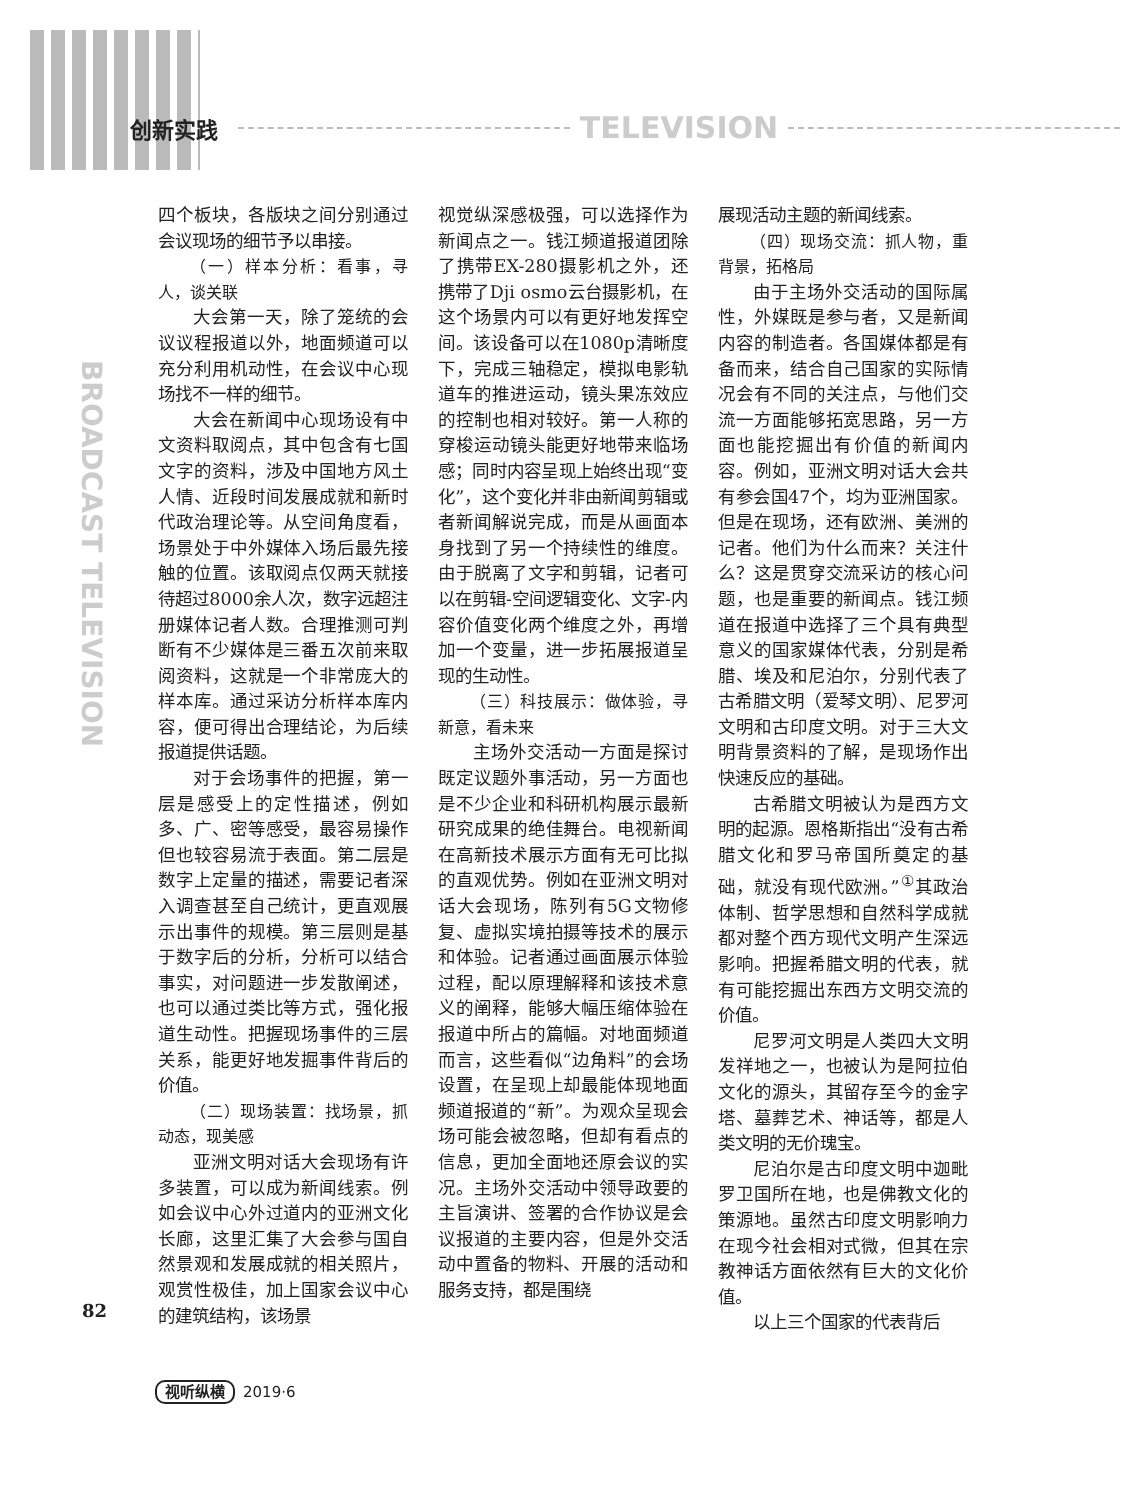创新实践 TELEVISION
BROADCAST TELEVISION
四个板块，各版块之间分别通过会议现场的细节予以串接。
（一）样本分析：看事，寻人，谈关联
大会第一天，除了笼统的会议议程报道以外，地面频道可以充分利用机动性，在会议中心现场找不一样的细节。
大会在新闻中心现场设有中文资料取阅点，其中包含有七国文字的资料，涉及中国地方风土人情、近段时间发展成就和新时代政治理论等。从空间角度看，场景处于中外媒体入场后最先接触的位置。该取阅点仅两天就接待超过8000余人次，数字远超注册媒体记者人数。合理推测可判断有不少媒体是三番五次前来取阅资料，这就是一个非常庞大的样本库。通过采访分析样本库内容，便可得出合理结论，为后续报道提供话题。
对于会场事件的把握，第一层是感受上的定性描述，例如多、广、密等感受，最容易操作但也较容易流于表面。第二层是数字上定量的描述，需要记者深入调查甚至自己统计，更直观展示出事件的规模。第三层则是基于数字后的分析，分析可以结合事实，对问题进一步发散阐述，也可以通过类比等方式，强化报道生动性。把握现场事件的三层关系，能更好地发掘事件背后的价值。
（二）现场装置：找场景，抓动态，现美感
亚洲文明对话大会现场有许多装置，可以成为新闻线索。例如会议中心外过道内的亚洲文化长廊，这里汇集了大会参与国自然景观和发展成就的相关照片，观赏性极佳，加上国家会议中心的建筑结构，该场景
视觉纵深感极强，可以选择作为新闻点之一。钱江频道报道团除了携带EX-280摄影机之外，还携带了Dji osmo云台摄影机，在这个场景内可以有更好地发挥空间。该设备可以在1080p清晰度下，完成三轴稳定，模拟电影轨道车的推进运动，镜头果冻效应的控制也相对较好。第一人称的穿梭运动镜头能更好地带来临场感；同时内容呈现上始终出现“变化”，这个变化并非由新闻剪辑或者新闻解说完成，而是从画面本身找到了另一个持续性的维度。由于脱离了文字和剪辑，记者可以在剪辑-空间逻辑变化、文字-内容价值变化两个维度之外，再增加一个变量，进一步拓展报道呈现的生动性。
（三）科技展示：做体验，寻新意，看未来
主场外交活动一方面是探讨既定议题外事活动，另一方面也是不少企业和科研机构展示最新研究成果的绝佳舞台。电视新闻在高新技术展示方面有无可比拟的直观优势。例如在亚洲文明对话大会现场，陈列有5G文物修复、虚拟实境拍摄等技术的展示和体验。记者通过画面展示体验过程，配以原理解释和该技术意义的阐释，能够大幅压缩体验在报道中所占的篇幅。对地面频道而言，这些看似“边角料”的会场设置，在呈现上却最能体现地面频道报道的“新”。为观众呈现会场可能会被忽略，但却有看点的信息，更加全面地还原会议的实况。主场外交活动中领导政要的主旨演讲、签署的合作协议是会议报道的主要内容，但是外交活动中置备的物料、开展的活动和服务支持，都是围绕
展现活动主题的新闻线索。
（四）现场交流：抓人物，重背景，拓格局
由于主场外交活动的国际属性，外媒既是参与者，又是新闻内容的制造者。各国媒体都是有备而来，结合自己国家的实际情况会有不同的关注点，与他们交流一方面能够拓宽思路，另一方面也能挖掘出有价值的新闻内容。例如，亚洲文明对话大会共有参会国47个，均为亚洲国家。但是在现场，还有欧洲、美洲的记者。他们为什么而来？关注什么？这是贯穿交流采访的核心问题，也是重要的新闻点。钱江频道在报道中选择了三个具有典型意义的国家媒体代表，分别是希腊、埃及和尼泊尔，分别代表了古希腊文明（爱琴文明）、尼罗河文明和古印度文明。对于三大文明背景资料的了解，是现场作出快速反应的基础。
古希腊文明被认为是西方文明的起源。恩格斯指出“没有古希腊文化和罗马帝国所奠定的基础，就没有现代欧洲。”<sup>①</sup>其政治体制、哲学思想和自然科学成就都对整个西方现代文明产生深远影响。把握希腊文明的代表，就有可能挖掘出东西方文明交流的价值。
尼罗河文明是人类四大文明发祥地之一，也被认为是阿拉伯文化的源头，其留存至今的金字塔、墓葬艺术、神话等，都是人类文明的无价瑰宝。
尼泊尔是古印度文明中迦毗罗卫国所在地，也是佛教文化的策源地。虽然古印度文明影响力在现今社会相对式微，但其在宗教神话方面依然有巨大的文化价值。
以上三个国家的代表背后
82
视听纵横 2019·6